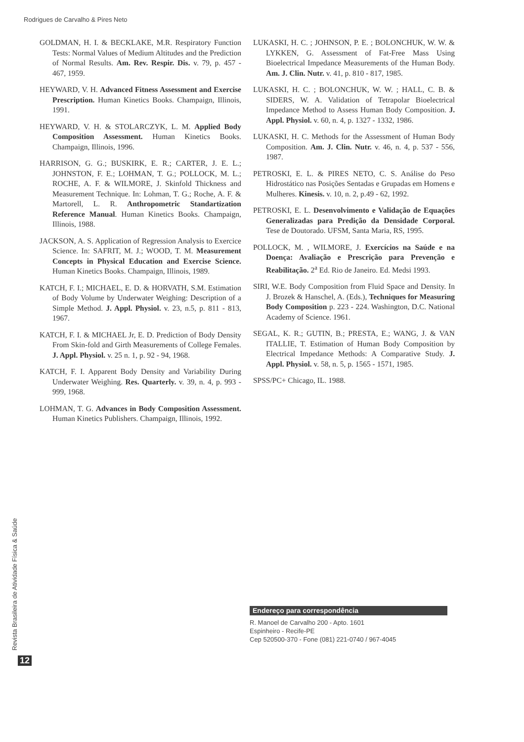Rodrigues de Carvalho & Pires Neto
GOLDMAN, H. I. & BECKLAKE, M.R. Respiratory Function Tests: Normal Values of Medium Altitudes and the Prediction of Normal Results. Am. Rev. Respir. Dis. v. 79, p. 457 - 467, 1959.
HEYWARD, V. H. Advanced Fitness Assessment and Exercise Prescription. Human Kinetics Books. Champaign, Illinois, 1991.
HEYWARD, V. H. & STOLARCZYK, L. M. Applied Body Composition Assessment. Human Kinetics Books. Champaign, Illinois, 1996.
HARRISON, G. G.; BUSKIRK, E. R.; CARTER, J. E. L.; JOHNSTON, F. E.; LOHMAN, T. G.; POLLOCK, M. L.; ROCHE, A. F. & WILMORE, J. Skinfold Thickness and Measurement Technique. In: Lohman, T. G.; Roche, A. F. & Martorell, L. R. Anthropometric Standartization Reference Manual. Human Kinetics Books. Champaign, Illinois, 1988.
JACKSON, A. S. Application of Regression Analysis to Exercice Science. In: SAFRIT, M. J.; WOOD, T. M. Measurement Concepts in Physical Education and Exercise Science. Human Kinetics Books. Champaign, Illinois, 1989.
KATCH, F. I.; MICHAEL, E. D. & HORVATH, S.M. Estimation of Body Volume by Underwater Weighing: Description of a Simple Method. J. Appl. Physiol. v. 23, n.5, p. 811 - 813, 1967.
KATCH, F. I. & MICHAEL Jr, E. D. Prediction of Body Density From Skin-fold and Girth Measurements of College Females. J. Appl. Physiol. v. 25 n. 1, p. 92 - 94, 1968.
KATCH, F. I. Apparent Body Density and Variability During Underwater Weighing. Res. Quarterly. v. 39, n. 4, p. 993 - 999, 1968.
LOHMAN, T. G. Advances in Body Composition Assessment. Human Kinetics Publishers. Champaign, Illinois, 1992.
LUKASKI, H. C. ; JOHNSON, P. E. ; BOLONCHUK, W. W. & LYKKEN, G. Assessment of Fat-Free Mass Using Bioelectrical Impedance Measurements of the Human Body. Am. J. Clin. Nutr. v. 41, p. 810 - 817, 1985.
LUKASKI, H. C. ; BOLONCHUK, W. W. ; HALL, C. B. & SIDERS, W. A. Validation of Tetrapolar Bioelectrical Impedance Method to Assess Human Body Composition. J. Appl. Physiol. v. 60, n. 4, p. 1327 - 1332, 1986.
LUKASKI, H. C. Methods for the Assessment of Human Body Composition. Am. J. Clin. Nutr. v. 46, n. 4, p. 537 - 556, 1987.
PETROSKI, E. L. & PIRES NETO, C. S. Análise do Peso Hidrostático nas Posições Sentadas e Grupadas em Homens e Mulheres. Kinesis. v. 10, n. 2, p.49 - 62, 1992.
PETROSKI, E. L. Desenvolvimento e Validação de Equações Generalizadas para Predição da Densidade Corporal. Tese de Doutorado. UFSM, Santa Maria, RS, 1995.
POLLOCK, M. , WILMORE, J. Exercícios na Saúde e na Doença: Avaliação e Prescrição para Prevenção e Reabilitação. 2<sup>a</sup> Ed. Rio de Janeiro. Ed. Medsi 1993.
SIRI, W.E. Body Composition from Fluid Space and Density. In J. Brozek & Hanschel, A. (Eds.), Techniques for Measuring Body Composition p. 223 - 224. Washington, D.C. National Academy of Science. 1961.
SEGAL, K. R.; GUTIN, B.; PRESTA, E.; WANG, J. & VAN ITALLIE, T. Estimation of Human Body Composition by Electrical Impedance Methods: A Comparative Study. J. Appl. Physiol. v. 58, n. 5, p. 1565 - 1571, 1985.
SPSS/PC+ Chicago, IL. 1988.
Endereço para correspondência
R. Manoel de Carvalho 200 - Apto. 1601
Espinheiro - Recife-PE
Cep 520500-370 - Fone (081) 221-0740 / 967-4045
Revista Brasileira de Atividade Física & Saúde
12